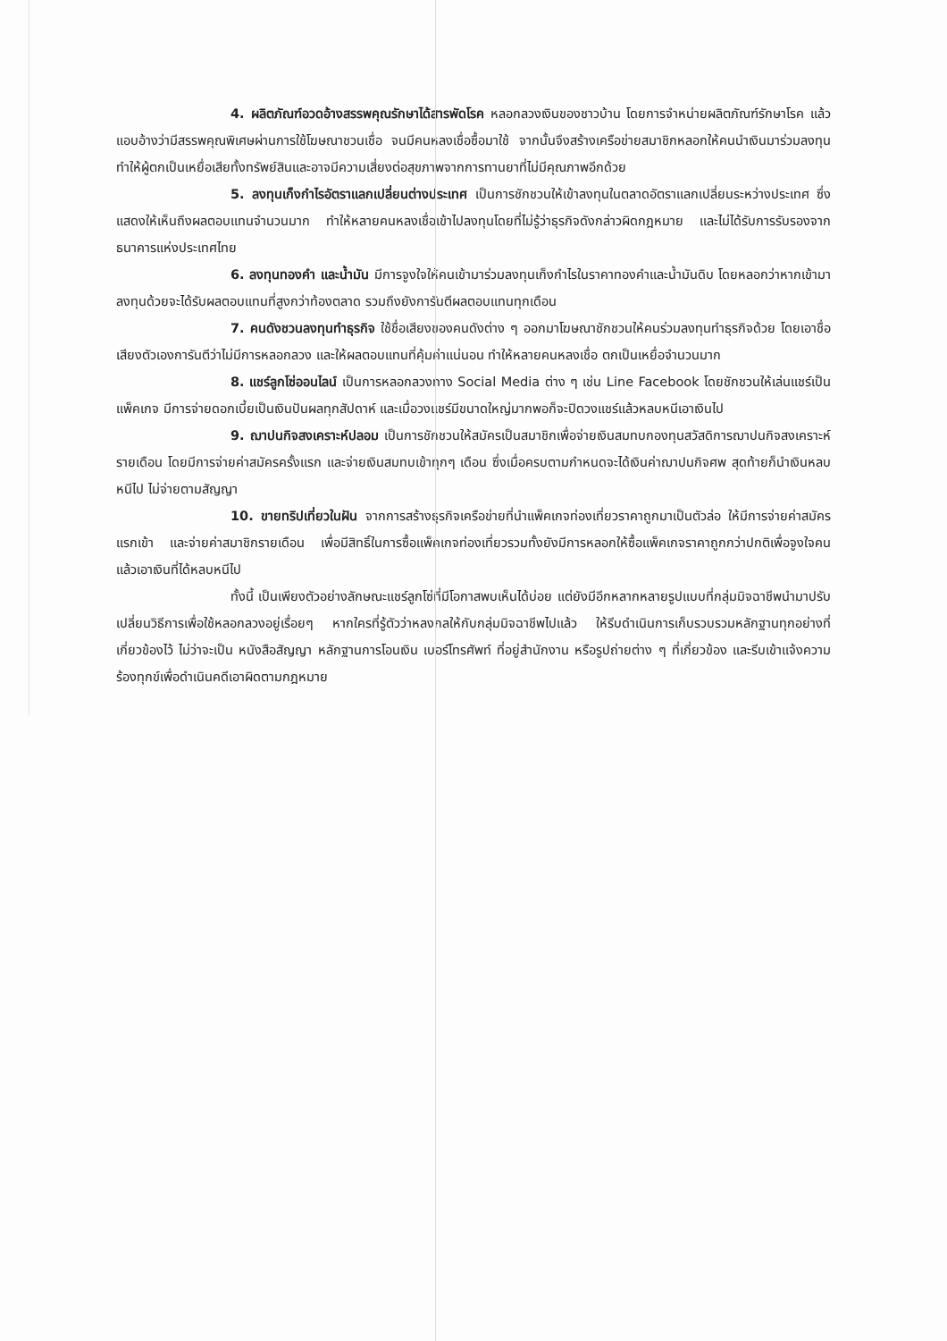4. ผลิตภัณฑ์อวดอ้างสรรพคุณรักษาได้สารพัดโรค หลอกลวงเงินของชาวบ้าน โดยการจำหน่ายผลิตภัณฑ์รักษาโรค แล้วแอบอ้างว่ามีสรรพคุณพิเศษผ่านการใช้โฆษณาชวนเชื่อ จนมีคนหลงเชื่อซื้อมาใช้ จากนั้นจึงสร้างเครือข่ายสมาชิกหลอกให้คนนำเงินมาร่วมลงทุน ทำให้ผู้ตกเป็นเหยื่อเสียทั้งทรัพย์สินและอาจมีความเสี่ยงต่อสุขภาพจากการทานยาที่ไม่มีคุณภาพอีกด้วย
5. ลงทุนเก็งกำไรอัตราแลกเปลี่ยนต่างประเทศ เป็นการชักชวนให้เข้าลงทุนในตลาดอัตราแลกเปลี่ยนระหว่างประเทศ ซึ่งแสดงให้เห็นถึงผลตอบแทนจำนวนมาก ทำให้หลายคนหลงเชื่อเข้าไปลงทุนโดยที่ไม่รู้ว่าธุรกิจดังกล่าวผิดกฎหมาย และไม่ได้รับการรับรองจากธนาคารแห่งประเทศไทย
6. ลงทุนทองคำ และน้ำมัน มีการจูงใจให้คนเข้ามาร่วมลงทุนเก็งกำไรในราคาทองคำและน้ำมันดิบ โดยหลอกว่าหากเข้ามาลงทุนด้วยจะได้รับผลตอบแทนที่สูงกว่าท้องตลาด รวมถึงยังการันตีผลตอบแทนทุกเดือน
7. คนดังชวนลงทุนทำธุรกิจ ใช้ชื่อเสียงของคนดังต่าง ๆ ออกมาโฆษณาชักชวนให้คนร่วมลงทุนทำธุรกิจด้วย โดยเอาชื่อเสียงตัวเองการันตีว่าไม่มีการหลอกลวง และให้ผลตอบแทนที่คุ้มค่าแน่นอน ทำให้หลายคนหลงเชื่อ ตกเป็นเหยื่อจำนวนมาก
8. แชร์ลูกโซ่ออนไลน์ เป็นการหลอกลวงทาง Social Media ต่าง ๆ เช่น Line Facebook โดยชักชวนให้เล่นแชร์เป็นแพ็คเกจ มีการจ่ายดอกเบี้ยเป็นเงินปันผลทุกสัปดาห์ และเมื่อวงแชร์มีขนาดใหญ่มากพอก็จะปิดวงแชร์แล้วหลบหนีเอาเงินไป
9. ฌาปนกิจสงเคราะห์ปลอม เป็นการชักชวนให้สมัครเป็นสมาชิกเพื่อจ่ายเงินสมทบกองทุนสวัสดิการฌาปนกิจสงเคราะห์รายเดือน โดยมีการจ่ายค่าสมัครครั้งแรก และจ่ายเงินสมทบเข้าทุกๆ เดือน ซึ่งเมื่อครบตามกำหนดจะได้เงินค่าฌาปนกิจศพ สุดท้ายก็นำเงินหลบหนีไป ไม่จ่ายตามสัญญา
10. ขายทริปเที่ยวในฝัน จากการสร้างธุรกิจเครือข่ายที่นำแพ็คเกจท่องเที่ยวราคาถูกมาเป็นตัวล่อ ให้มีการจ่ายค่าสมัครแรกเข้า และจ่ายค่าสมาชิกรายเดือน เพื่อมีสิทธิ์ในการซื้อแพ็คเกจท่องเที่ยวรวมทั้งยังมีการหลอกให้ซื้อแพ็คเกจราคาถูกกว่าปกติเพื่อจูงใจคน แล้วเอาเงินที่ได้หลบหนีไป
ทั้งนี้ เป็นเพียงตัวอย่างลักษณะแชร์ลูกโซ่ที่มีโอกาสพบเห็นได้บ่อย แต่ยังมีอีกหลากหลายรูปแบบที่กลุ่มมิจฉาชีพนำมาปรับเปลี่ยนวิธีการเพื่อใช้หลอกลวงอยู่เรื่อยๆ หากใครที่รู้ตัวว่าหลงกลให้กับกลุ่มมิจฉาชีพไปแล้ว ให้รีบดำเนินการเก็บรวบรวมหลักฐานทุกอย่างที่เกี่ยวข้องไว้ ไม่ว่าจะเป็น หนังสือสัญญา หลักฐานการโอนเงิน เบอร์โทรศัพท์ ที่อยู่สำนักงาน หรือรูปถ่ายต่าง ๆ ที่เกี่ยวข้อง และรีบเข้าแจ้งความร้องทุกข์เพื่อดำเนินคดีเอาผิดตามกฎหมาย